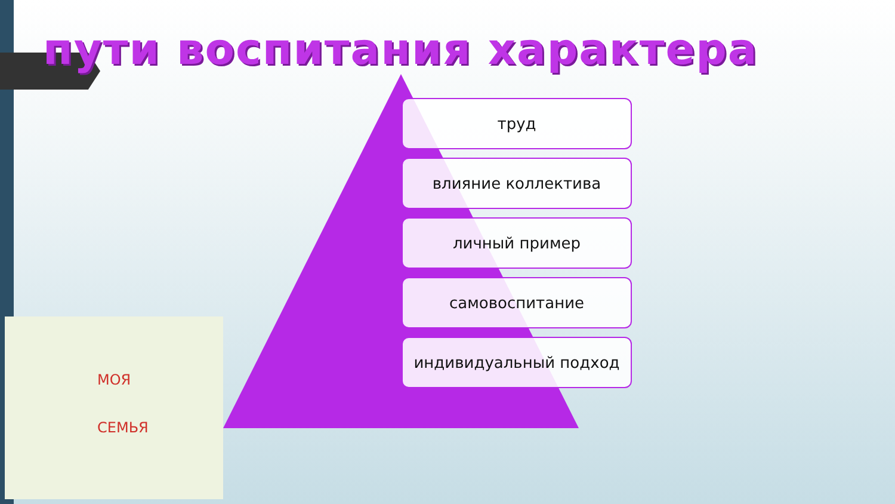МОЯ
СЕМЬЯ
пути воспитания характера
труд
влияние коллектива
личный пример
самовоспитание
индивидуальный подход